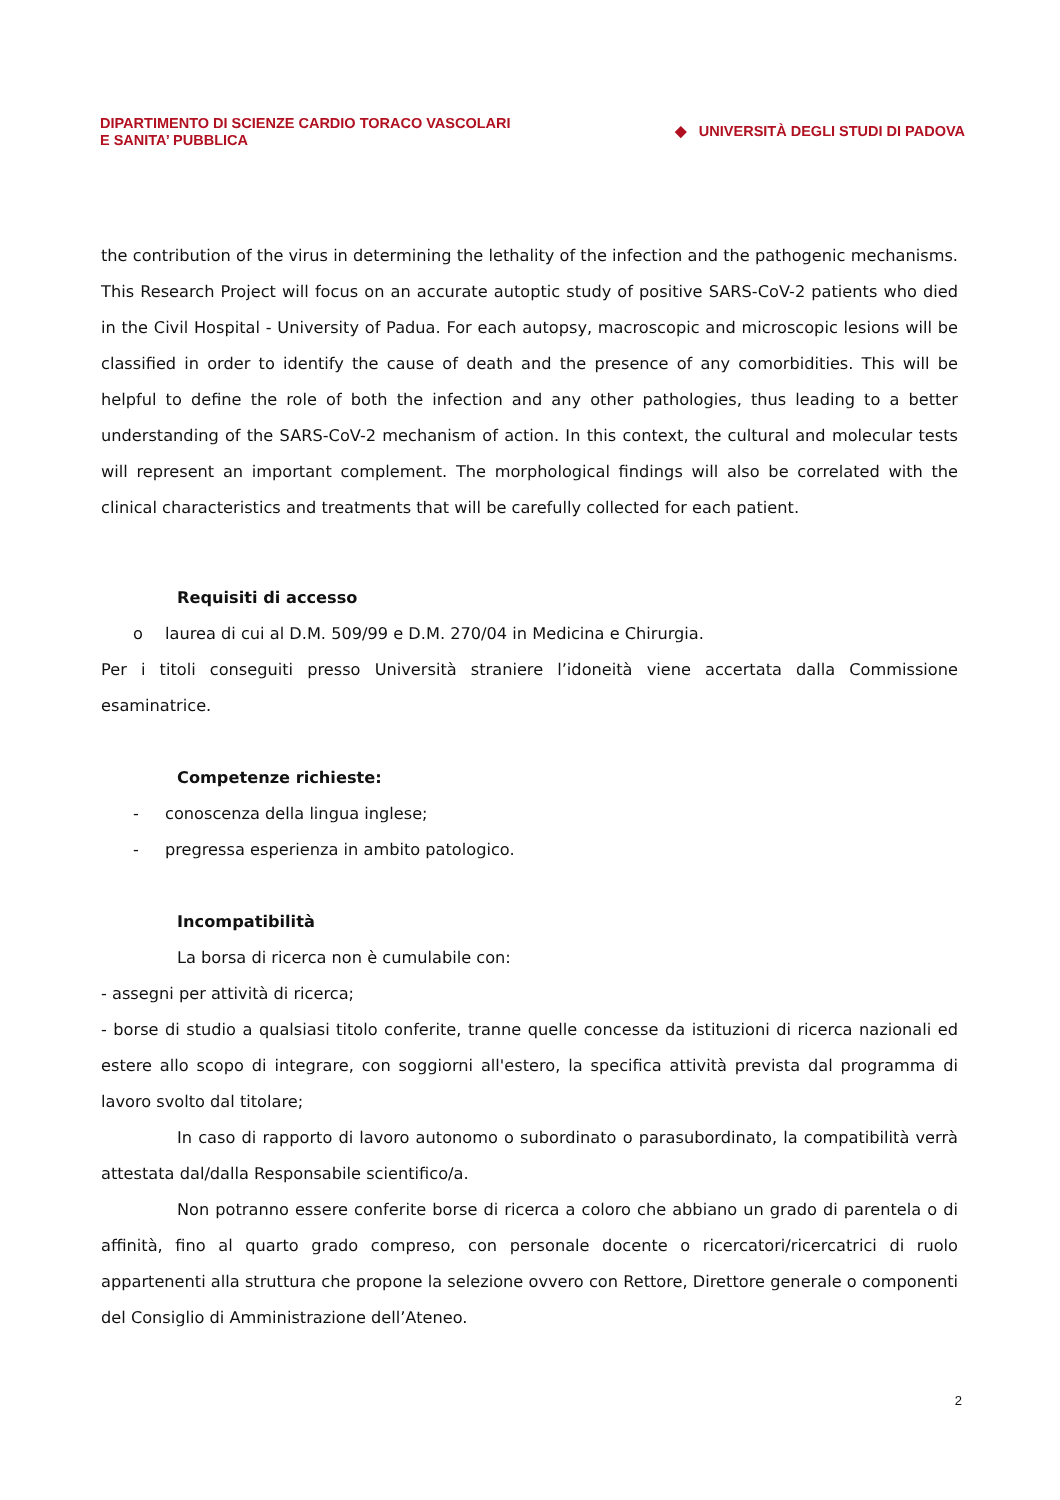DIPARTIMENTO DI SCIENZE CARDIO TORACO VASCOLARI
E SANITA’ PUBBLICA
◆ UNIVERSITÀ DEGLI STUDI DI PADOVA
the contribution of the virus in determining the lethality of the infection and the pathogenic mechanisms. This Research Project will focus on an accurate autoptic study of positive SARS-CoV-2 patients who died in the Civil Hospital - University of Padua. For each autopsy, macroscopic and microscopic lesions will be classified in order to identify the cause of death and the presence of any comorbidities. This will be helpful to define the role of both the infection and any other pathologies, thus leading to a better understanding of the SARS-CoV-2 mechanism of action. In this context, the cultural and molecular tests will represent an important complement. The morphological findings will also be correlated with the clinical characteristics and treatments that will be carefully collected for each patient.
Requisiti di accesso
o laurea di cui al D.M. 509/99 e D.M. 270/04 in Medicina e Chirurgia.
Per i titoli conseguiti presso Università straniere l’idoneità viene accertata dalla Commissione esaminatrice.
Competenze richieste:
- conoscenza della lingua inglese;
- pregressa esperienza in ambito patologico.
Incompatibilità
La borsa di ricerca non è cumulabile con:
- assegni per attività di ricerca;
- borse di studio a qualsiasi titolo conferite, tranne quelle concesse da istituzioni di ricerca nazionali ed estere allo scopo di integrare, con soggiorni all'estero, la specifica attività prevista dal programma di lavoro svolto dal titolare;
In caso di rapporto di lavoro autonomo o subordinato o parasubordinato, la compatibilità verrà attestata dal/dalla Responsabile scientifico/a.
Non potranno essere conferite borse di ricerca a coloro che abbiano un grado di parentela o di affinità, fino al quarto grado compreso, con personale docente o ricercatori/ricercatrici di ruolo appartenenti alla struttura che propone la selezione ovvero con Rettore, Direttore generale o componenti del Consiglio di Amministrazione dell’Ateneo.
2